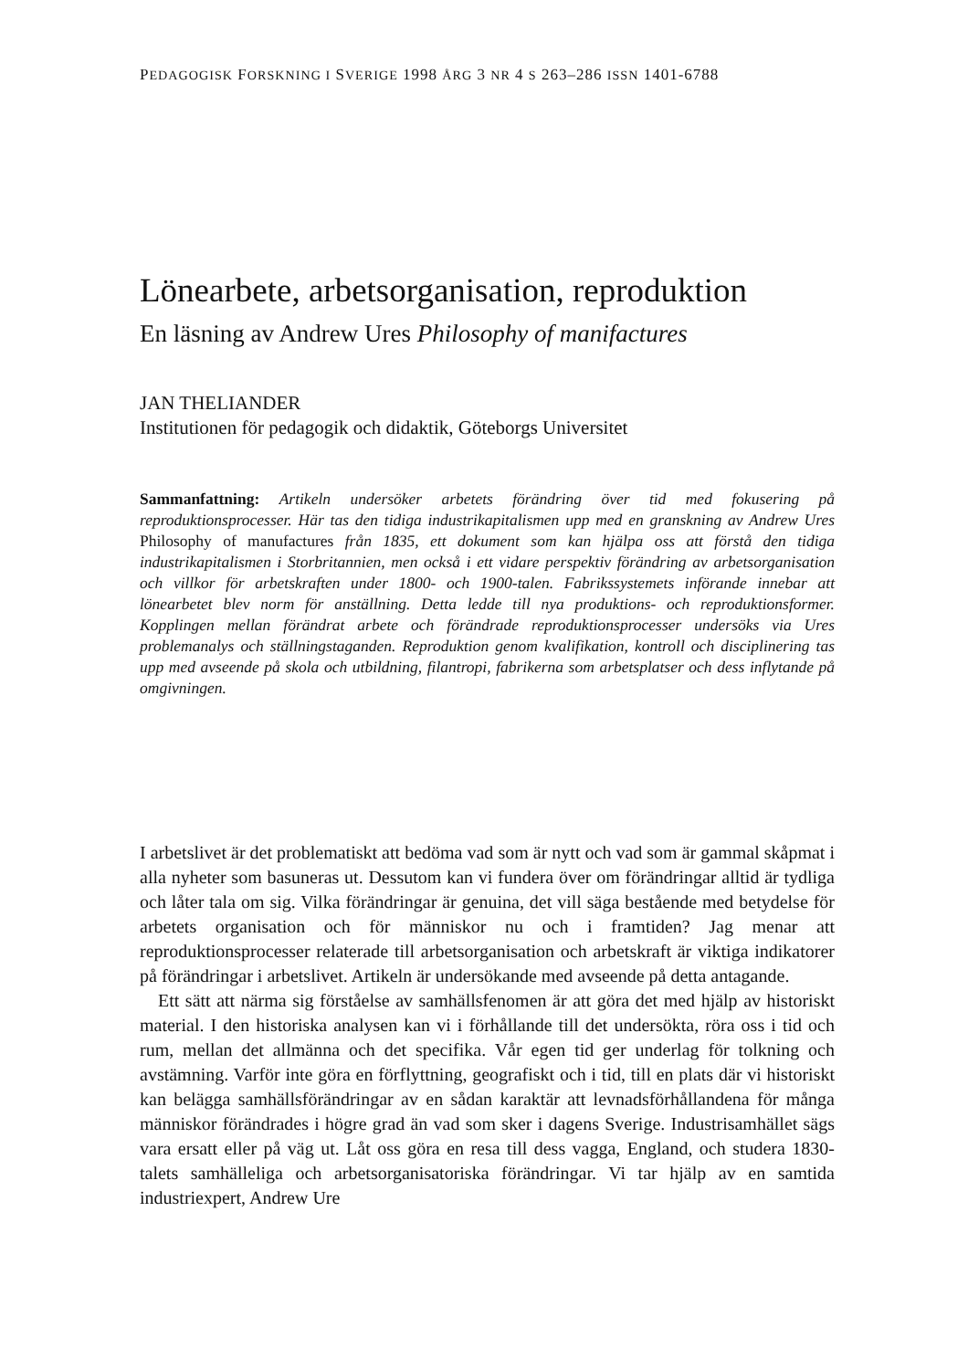PEDAGOGISK FORSKNING I SVERIGE 1998 ÅRG 3 NR 4 S 263–286 ISSN 1401-6788
Lönearbete, arbetsorganisation, reproduktion
En läsning av Andrew Ures Philosophy of manifactures
JAN THELIANDER
Institutionen för pedagogik och didaktik, Göteborgs Universitet
Sammanfattning: Artikeln undersöker arbetets förändring över tid med fokusering på reproduktionsprocesser. Här tas den tidiga industrikapitalismen upp med en granskning av Andrew Ures Philosophy of manufactures från 1835, ett dokument som kan hjälpa oss att förstå den tidiga industrikapitalismen i Storbritannien, men också i ett vidare perspektiv förändring av arbetsorganisation och villkor för arbetskraften under 1800- och 1900-talen. Fabrikssystemets införande innebar att lönearbetet blev norm för anställning. Detta ledde till nya produktions- och reproduktionsformer. Kopplingen mellan förändrat arbete och förändrade reproduktionsprocesser undersöks via Ures problemanalys och ställningstaganden. Reproduktion genom kvalifikation, kontroll och disciplinering tas upp med avseende på skola och utbildning, filantropi, fabrikerna som arbetsplatser och dess inflytande på omgivningen.
I arbetslivet är det problematiskt att bedöma vad som är nytt och vad som är gammal skåpmat i alla nyheter som basuneras ut. Dessutom kan vi fundera över om förändringar alltid är tydliga och låter tala om sig. Vilka förändringar är genuina, det vill säga bestående med betydelse för arbetets organisation och för människor nu och i framtiden? Jag menar att reproduktionsprocesser relaterade till arbetsorganisation och arbetskraft är viktiga indikatorer på förändringar i arbetslivet. Artikeln är undersökande med avseende på detta antagande.
Ett sätt att närma sig förståelse av samhällsfenomen är att göra det med hjälp av historiskt material. I den historiska analysen kan vi i förhållande till det undersökta, röra oss i tid och rum, mellan det allmänna och det specifika. Vår egen tid ger underlag för tolkning och avstämning. Varför inte göra en förflyttning, geografiskt och i tid, till en plats där vi historiskt kan belägga samhällsförändringar av en sådan karaktär att levnadsförhållandena för många människor förändrades i högre grad än vad som sker i dagens Sverige. Industrisamhället sägs vara ersatt eller på väg ut. Låt oss göra en resa till dess vagga, England, och studera 1830-talets samhälleliga och arbetsorganisatoriska förändringar. Vi tar hjälp av en samtida industriexpert, Andrew Ure